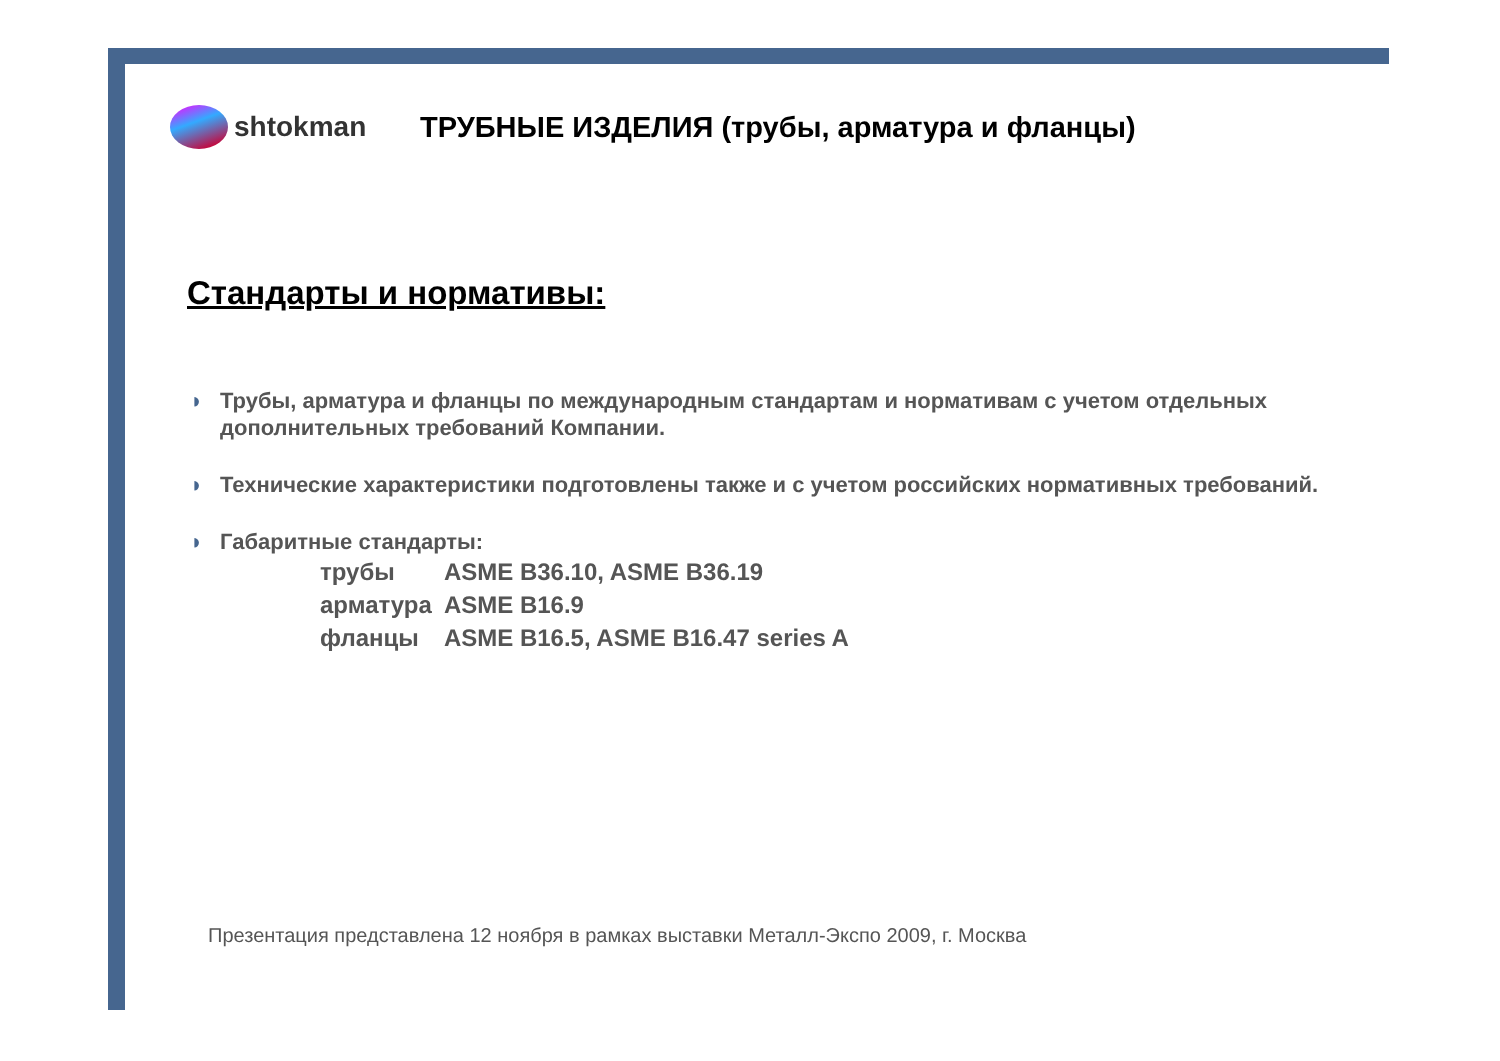shtokman
ТРУБНЫЕ ИЗДЕЛИЯ (трубы, арматура и фланцы)
Стандарты и нормативы:
◗ Трубы, арматура и фланцы по международным стандартам и нормативам с учетом отдельных дополнительных требований Компании.
◗ Технические характеристики подготовлены также и с учетом российских нормативных требований.
◗ Габаритные стандарты:
| трубы | ASME B36.10, ASME B36.19 |
| арматура | ASME B16.9 |
| фланцы | ASME B16.5, ASME B16.47 series A |
Презентация представлена 12 ноября в рамках выставки Металл-Экспо 2009, г. Москва